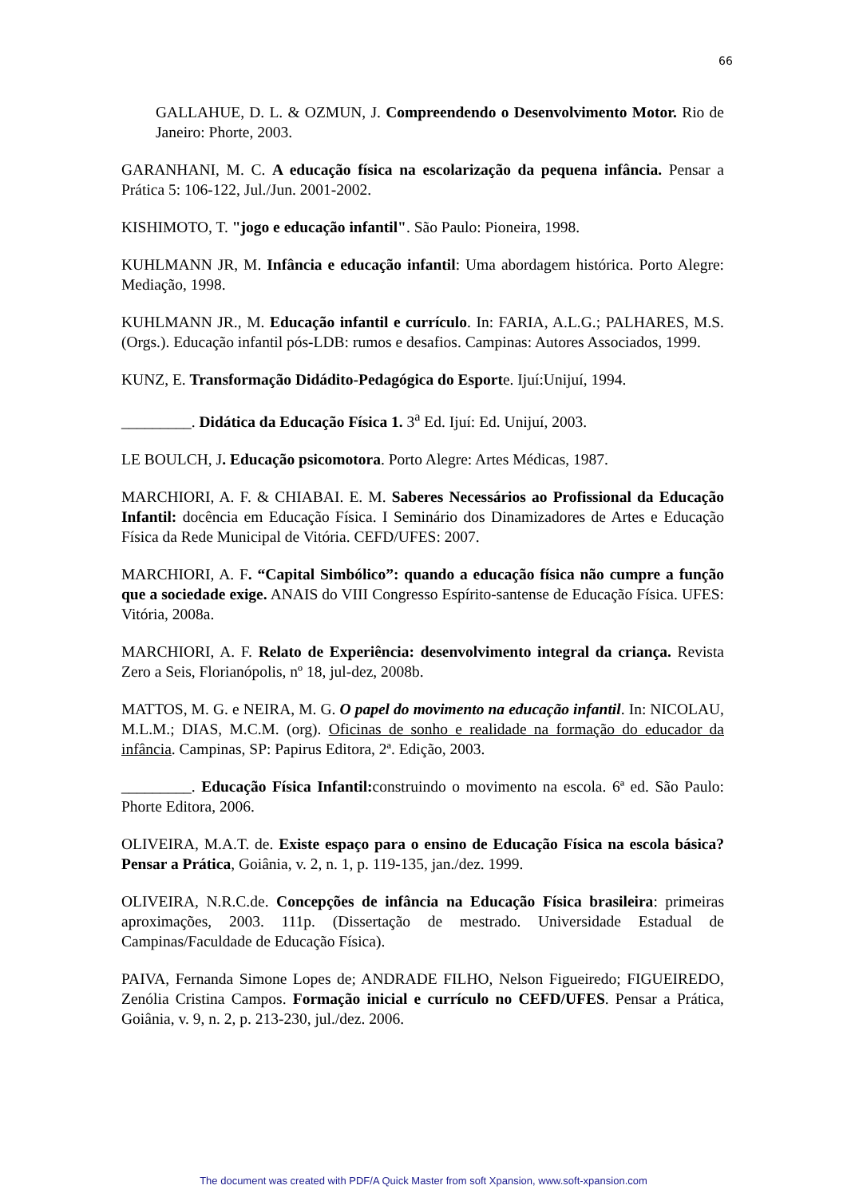66
GALLAHUE, D. L. & OZMUN, J. Compreendendo o Desenvolvimento Motor. Rio de Janeiro: Phorte, 2003.
GARANHANI, M. C. A educação física na escolarização da pequena infância. Pensar a Prática 5: 106-122, Jul./Jun. 2001-2002.
KISHIMOTO, T. "jogo e educação infantil". São Paulo: Pioneira, 1998.
KUHLMANN JR, M. Infância e educação infantil: Uma abordagem histórica. Porto Alegre: Mediação, 1998.
KUHLMANN JR., M. Educação infantil e currículo. In: FARIA, A.L.G.; PALHARES, M.S. (Orgs.). Educação infantil pós-LDB: rumos e desafios. Campinas: Autores Associados, 1999.
KUNZ, E. Transformação Didádito-Pedagógica do Esporte. Ijuí:Unijuí, 1994.
_________. Didática da Educação Física 1. 3<sup>a</sup> Ed. Ijuí: Ed. Unijuí, 2003.
LE BOULCH, J. Educação psicomotora. Porto Alegre: Artes Médicas, 1987.
MARCHIORI, A. F. & CHIABAI. E. M. Saberes Necessários ao Profissional da Educação Infantil: docência em Educação Física. I Seminário dos Dinamizadores de Artes e Educação Física da Rede Municipal de Vitória. CEFD/UFES: 2007.
MARCHIORI, A. F. “Capital Simbólico”: quando a educação física não cumpre a função que a sociedade exige. ANAIS do VIII Congresso Espírito-santense de Educação Física. UFES: Vitória, 2008a.
MARCHIORI, A. F. Relato de Experiência: desenvolvimento integral da criança. Revista Zero a Seis, Florianópolis, nº 18, jul-dez, 2008b.
MATTOS, M. G. e NEIRA, M. G. O papel do movimento na educação infantil. In: NICOLAU, M.L.M.; DIAS, M.C.M. (org). Oficinas de sonho e realidade na formação do educador da infância. Campinas, SP: Papirus Editora, 2ª. Edição, 2003.
_________. Educação Física Infantil: construindo o movimento na escola. 6ª ed. São Paulo: Phorte Editora, 2006.
OLIVEIRA, M.A.T. de. Existe espaço para o ensino de Educação Física na escola básica? Pensar a Prática, Goiânia, v. 2, n. 1, p. 119-135, jan./dez. 1999.
OLIVEIRA, N.R.C.de. Concepções de infância na Educação Física brasileira: primeiras aproximações, 2003. 111p. (Dissertação de mestrado. Universidade Estadual de Campinas/Faculdade de Educação Física).
PAIVA, Fernanda Simone Lopes de; ANDRADE FILHO, Nelson Figueiredo; FIGUEIREDO, Zenólia Cristina Campos. Formação inicial e currículo no CEFD/UFES. Pensar a Prática, Goiânia, v. 9, n. 2, p. 213-230, jul./dez. 2006.
The document was created with PDF/A Quick Master from soft Xpansion, www.soft-xpansion.com